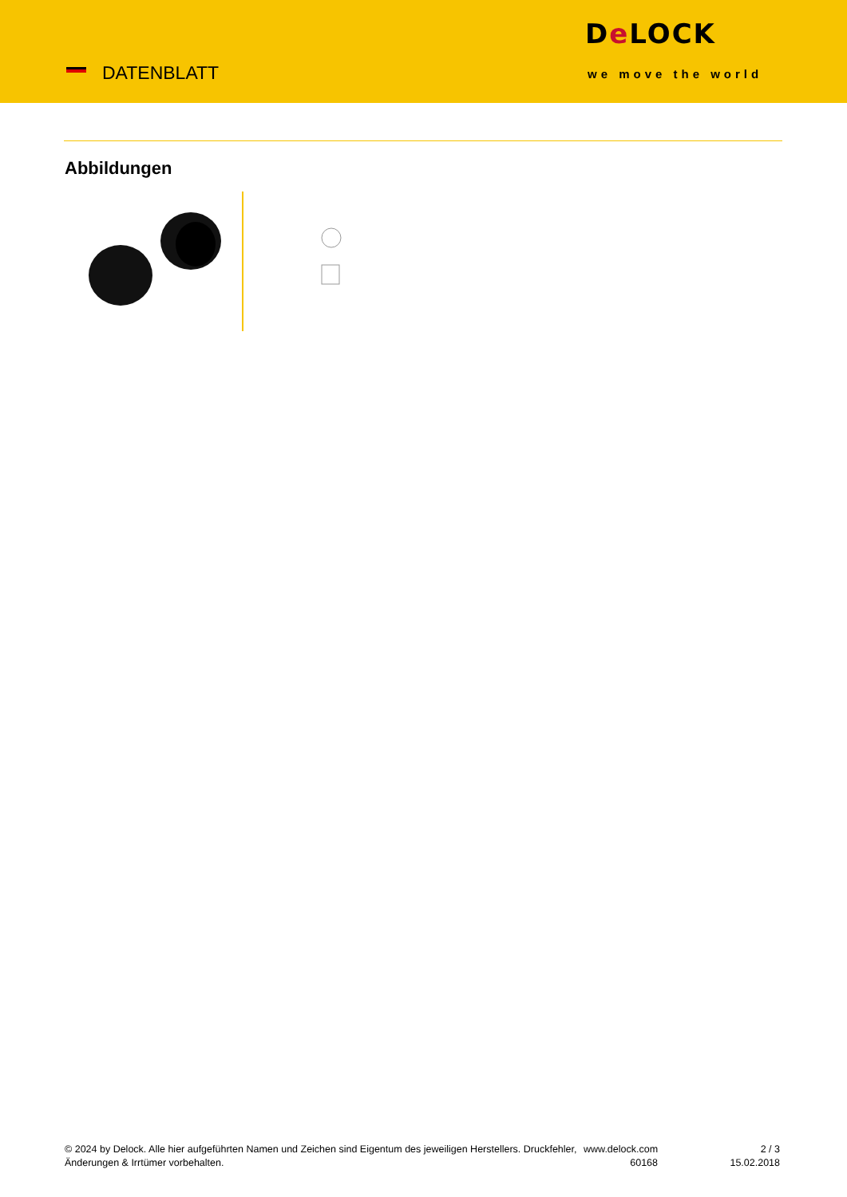DATENBLATT
De LOCK
we move the world
Abbildungen
© 2024 by Delock. Alle hier aufgeführten Namen und Zeichen sind Eigentum des jeweiligen Herstellers. Druckfehler, Änderungen & Irrtümer vorbehalten.
www.delock.com
60168
2 / 3
15.02.2018